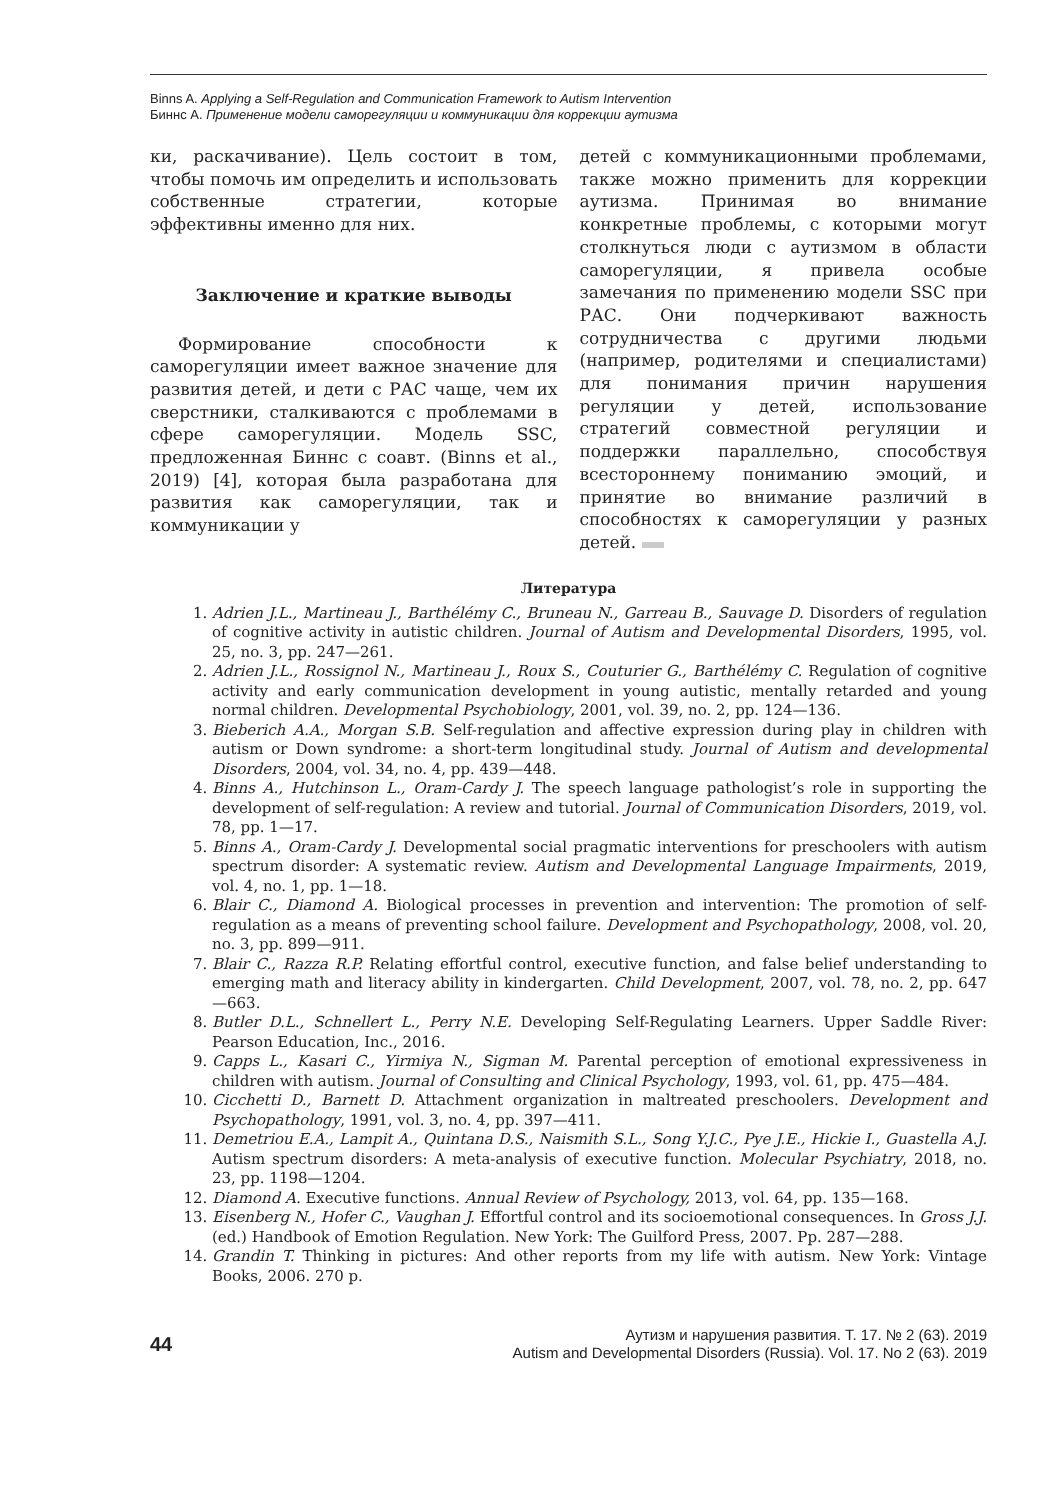Binns A. Applying a Self-Regulation and Communication Framework to Autism Intervention
Биннс А. Применение модели саморегуляции и коммуникации для коррекции аутизма
ки, раскачивание). Цель состоит в том, чтобы помочь им определить и использовать собственные стратегии, которые эффективны именно для них.
Заключение и краткие выводы
Формирование способности к саморегуляции имеет важное значение для развития детей, и дети с РАС чаще, чем их сверстники, сталкиваются с проблемами в сфере саморегуляции. Модель SSC, предложенная Биннс с соавт. (Binns et al., 2019) [4], которая была разработана для развития как саморегуляции, так и коммуникации у
детей с коммуникационными проблемами, также можно применить для коррекции аутизма. Принимая во внимание конкретные проблемы, с которыми могут столкнуться люди с аутизмом в области саморегуляции, я привела особые замечания по применению модели SSC при РАС. Они подчеркивают важность сотрудничества с другими людьми (например, родителями и специалистами) для понимания причин нарушения регуляции у детей, использование стратегий совместной регуляции и поддержки параллельно, способствуя всестороннему пониманию эмоций, и принятие во внимание различий в способностях к саморегуляции у разных детей.
Литература
1. Adrien J.L., Martineau J., Barthélémy C., Bruneau N., Garreau B., Sauvage D. Disorders of regulation of cognitive activity in autistic children. Journal of Autism and Developmental Disorders, 1995, vol. 25, no. 3, pp. 247—261.
2. Adrien J.L., Rossignol N., Martineau J., Roux S., Couturier G., Barthélémy C. Regulation of cognitive activity and early communication development in young autistic, mentally retarded and young normal children. Developmental Psychobiology, 2001, vol. 39, no. 2, pp. 124—136.
3. Bieberich A.A., Morgan S.B. Self-regulation and affective expression during play in children with autism or Down syndrome: a short-term longitudinal study. Journal of Autism and developmental Disorders, 2004, vol. 34, no. 4, pp. 439—448.
4. Binns A., Hutchinson L., Oram-Cardy J. The speech language pathologist’s role in supporting the development of self-regulation: A review and tutorial. Journal of Communication Disorders, 2019, vol. 78, pp. 1—17.
5. Binns A., Oram-Cardy J. Developmental social pragmatic interventions for preschoolers with autism spectrum disorder: A systematic review. Autism and Developmental Language Impairments, 2019, vol. 4, no. 1, pp. 1—18.
6. Blair C., Diamond A. Biological processes in prevention and intervention: The promotion of self-regulation as a means of preventing school failure. Development and Psychopathology, 2008, vol. 20, no. 3, pp. 899—911.
7. Blair C., Razza R.P. Relating effortful control, executive function, and false belief understanding to emerging math and literacy ability in kindergarten. Child Development, 2007, vol. 78, no. 2, pp. 647—663.
8. Butler D.L., Schnellert L., Perry N.E. Developing Self-Regulating Learners. Upper Saddle River: Pearson Education, Inc., 2016.
9. Capps L., Kasari C., Yirmiya N., Sigman M. Parental perception of emotional expressiveness in children with autism. Journal of Consulting and Clinical Psychology, 1993, vol. 61, pp. 475—484.
10. Cicchetti D., Barnett D. Attachment organization in maltreated preschoolers. Development and Psychopathology, 1991, vol. 3, no. 4, pp. 397—411.
11. Demetriou E.A., Lampit A., Quintana D.S., Naismith S.L., Song Y.J.C., Pye J.E., Hickie I., Guastella A.J. Autism spectrum disorders: A meta-analysis of executive function. Molecular Psychiatry, 2018, no. 23, pp. 1198—1204.
12. Diamond A. Executive functions. Annual Review of Psychology, 2013, vol. 64, pp. 135—168.
13. Eisenberg N., Hofer C., Vaughan J. Effortful control and its socioemotional consequences. In Gross J.J. (ed.) Handbook of Emotion Regulation. New York: The Guilford Press, 2007. Pp. 287—288.
14. Grandin T. Thinking in pictures: And other reports from my life with autism. New York: Vintage Books, 2006. 270 p.
44
Аутизм и нарушения развития. Т. 17. № 2 (63). 2019
Autism and Developmental Disorders (Russia). Vol. 17. No 2 (63). 2019